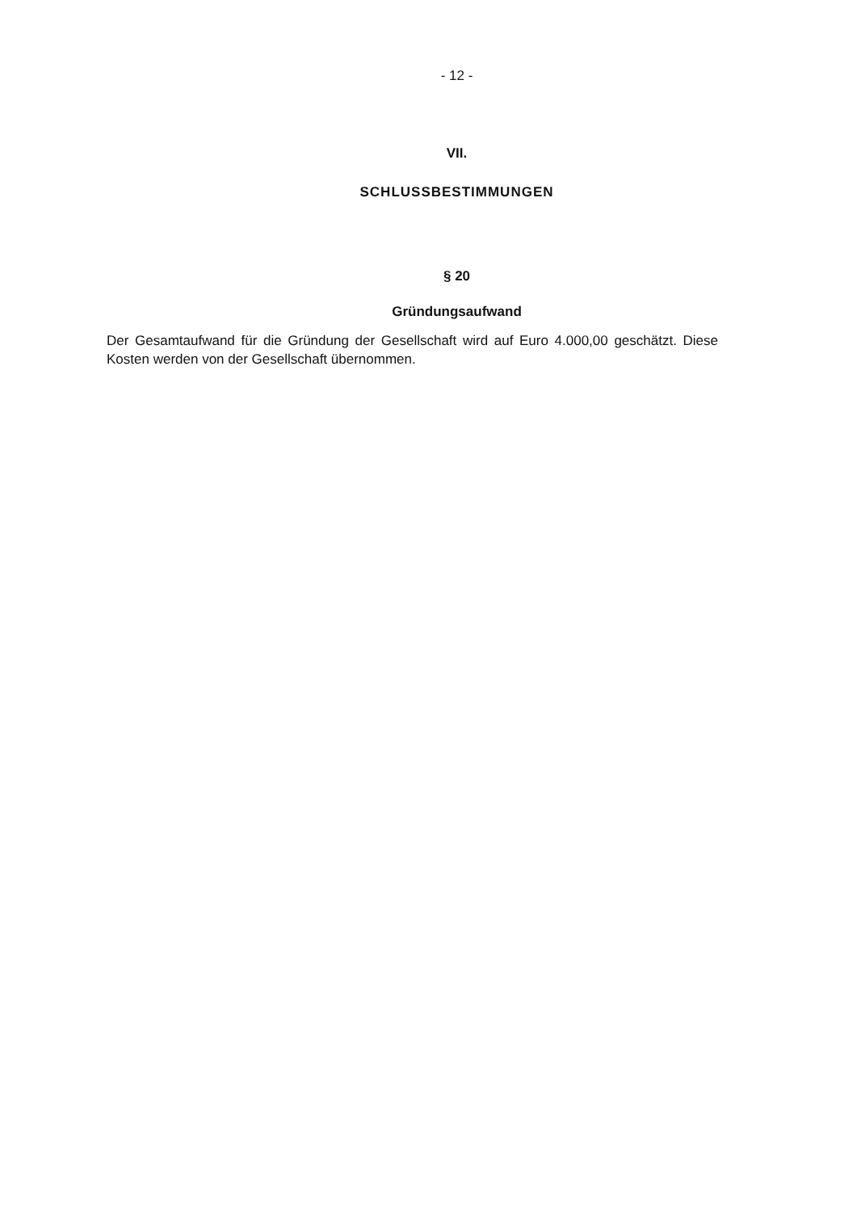- 12 -
VII.
SCHLUSSBESTIMMUNGEN
§ 20
Gründungsaufwand
Der Gesamtaufwand für die Gründung der Gesellschaft wird auf Euro 4.000,00 geschätzt. Diese Kosten werden von der Gesellschaft übernommen.